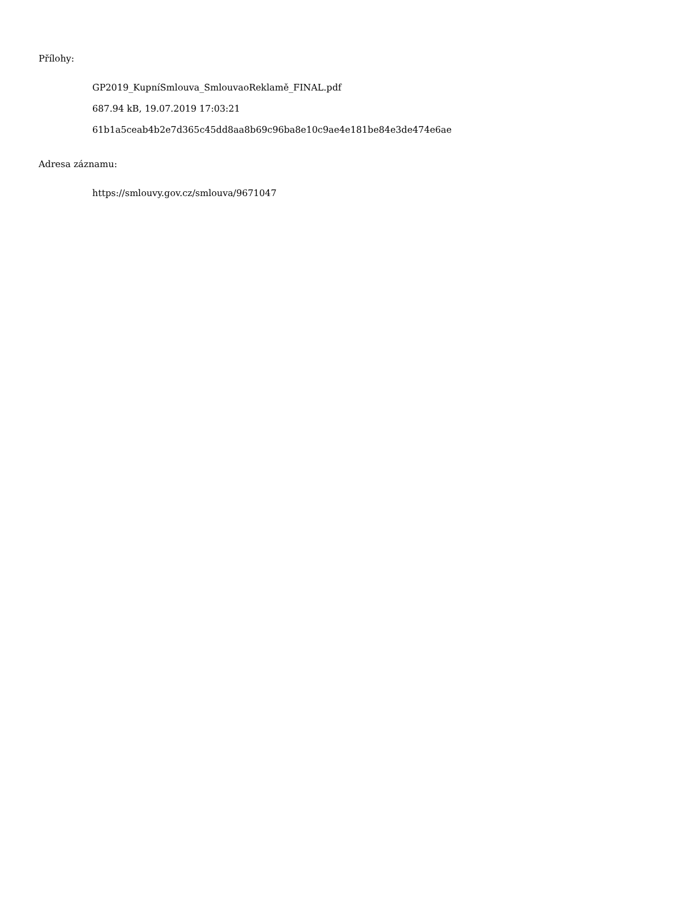Přílohy:
GP2019_KupníSmlouva_SmlouvaoReklamě_FINAL.pdf
687.94 kB, 19.07.2019 17:03:21
61b1a5ceab4b2e7d365c45dd8aa8b69c96ba8e10c9ae4e181be84e3de474e6ae
Adresa záznamu:
https://smlouvy.gov.cz/smlouva/9671047